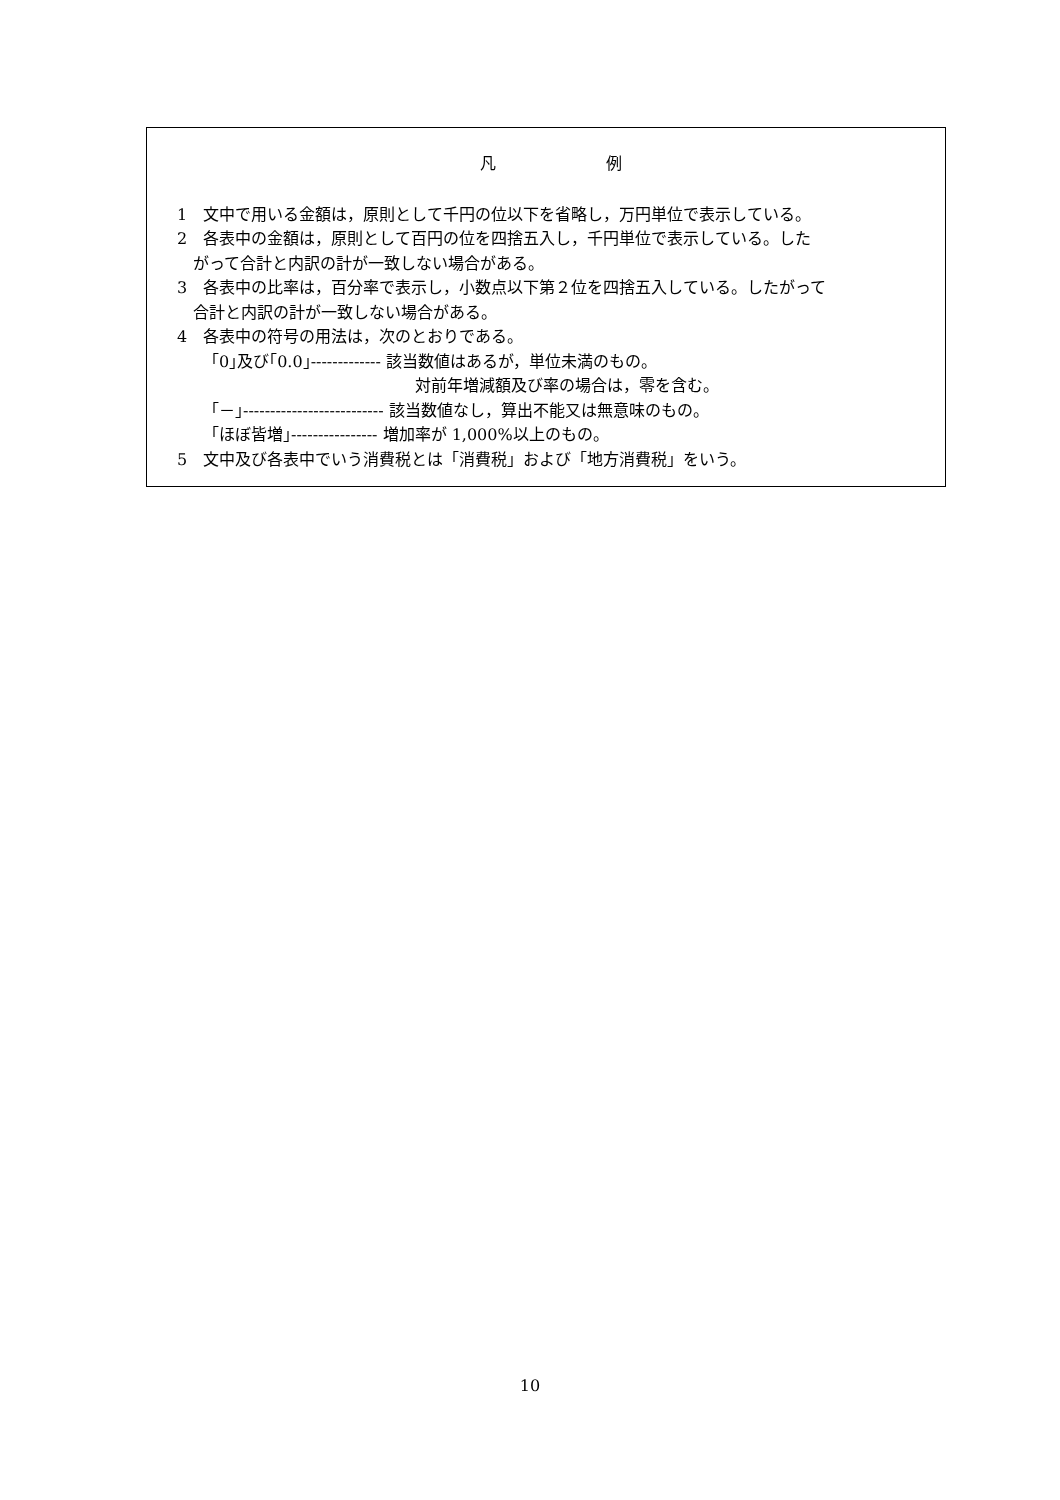凡 例
1　文中で用いる金額は，原則として千円の位以下を省略し，万円単位で表示している。
2　各表中の金額は，原則として百円の位を四捨五入し，千円単位で表示している。した
がって合計と内訳の計が一致しない場合がある。
3　各表中の比率は，百分率で表示し，小数点以下第２位を四捨五入している。したがって
合計と内訳の計が一致しない場合がある。
4　各表中の符号の用法は，次のとおりである。
｢0｣及び｢0.0｣------------- 該当数値はあるが，単位未満のもの。
対前年増減額及び率の場合は，零を含む。
｢－｣-------------------------- 該当数値なし，算出不能又は無意味のもの。
｢ほぼ皆増｣---------------- 増加率が 1,000%以上のもの。
5　文中及び各表中でいう消費税とは「消費税」および「地方消費税」をいう。
10